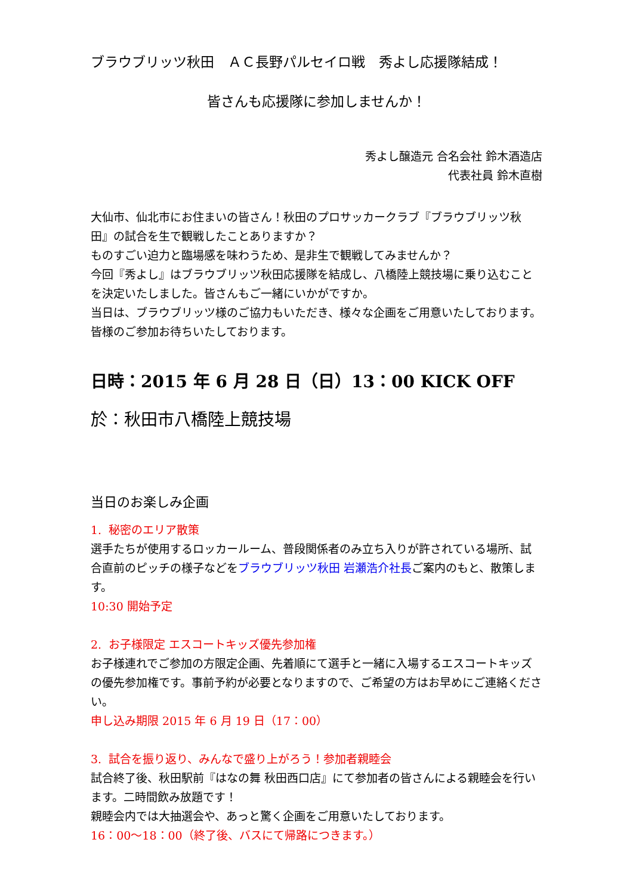ブラウブリッツ秋田　ＡＣ長野パルセイロ戦　秀よし応援隊結成！
皆さんも応援隊に参加しませんか！
秀よし醸造元 合名会社 鈴木酒造店
代表社員 鈴木直樹
大仙市、仙北市にお住まいの皆さん！秋田のプロサッカークラブ『ブラウブリッツ秋田』の試合を生で観戦したことありますか？
ものすごい迫力と臨場感を味わうため、是非生で観戦してみませんか？
今回『秀よし』はブラウブリッツ秋田応援隊を結成し、八橋陸上競技場に乗り込むことを決定いたしました。皆さんもご一緒にいかがですか。
当日は、ブラウブリッツ様のご協力もいただき、様々な企画をご用意いたしております。皆様のご参加お待ちいたしております。
日時：2015 年 6 月 28 日（日）13：00 KICK OFF
於：秋田市八橋陸上競技場
当日のお楽しみ企画
1. 秘密のエリア散策
選手たちが使用するロッカールーム、普段関係者のみ立ち入りが許されている場所、試合直前のピッチの様子などをブラウブリッツ秋田 岩瀬浩介社長ご案内のもと、散策します。
10:30 開始予定
2. お子様限定 エスコートキッズ優先参加権
お子様連れでご参加の方限定企画、先着順にて選手と一緒に入場するエスコートキッズの優先参加権です。事前予約が必要となりますので、ご希望の方はお早めにご連絡ください。
申し込み期限 2015 年 6 月 19 日（17：00）
3. 試合を振り返り、みんなで盛り上がろう！参加者親睦会
試合終了後、秋田駅前『はなの舞 秋田西口店』にて参加者の皆さんによる親睦会を行います。二時間飲み放題です！
親睦会内では大抽選会や、あっと驚く企画をご用意いたしております。
16：00～18：00（終了後、バスにて帰路につきます。）